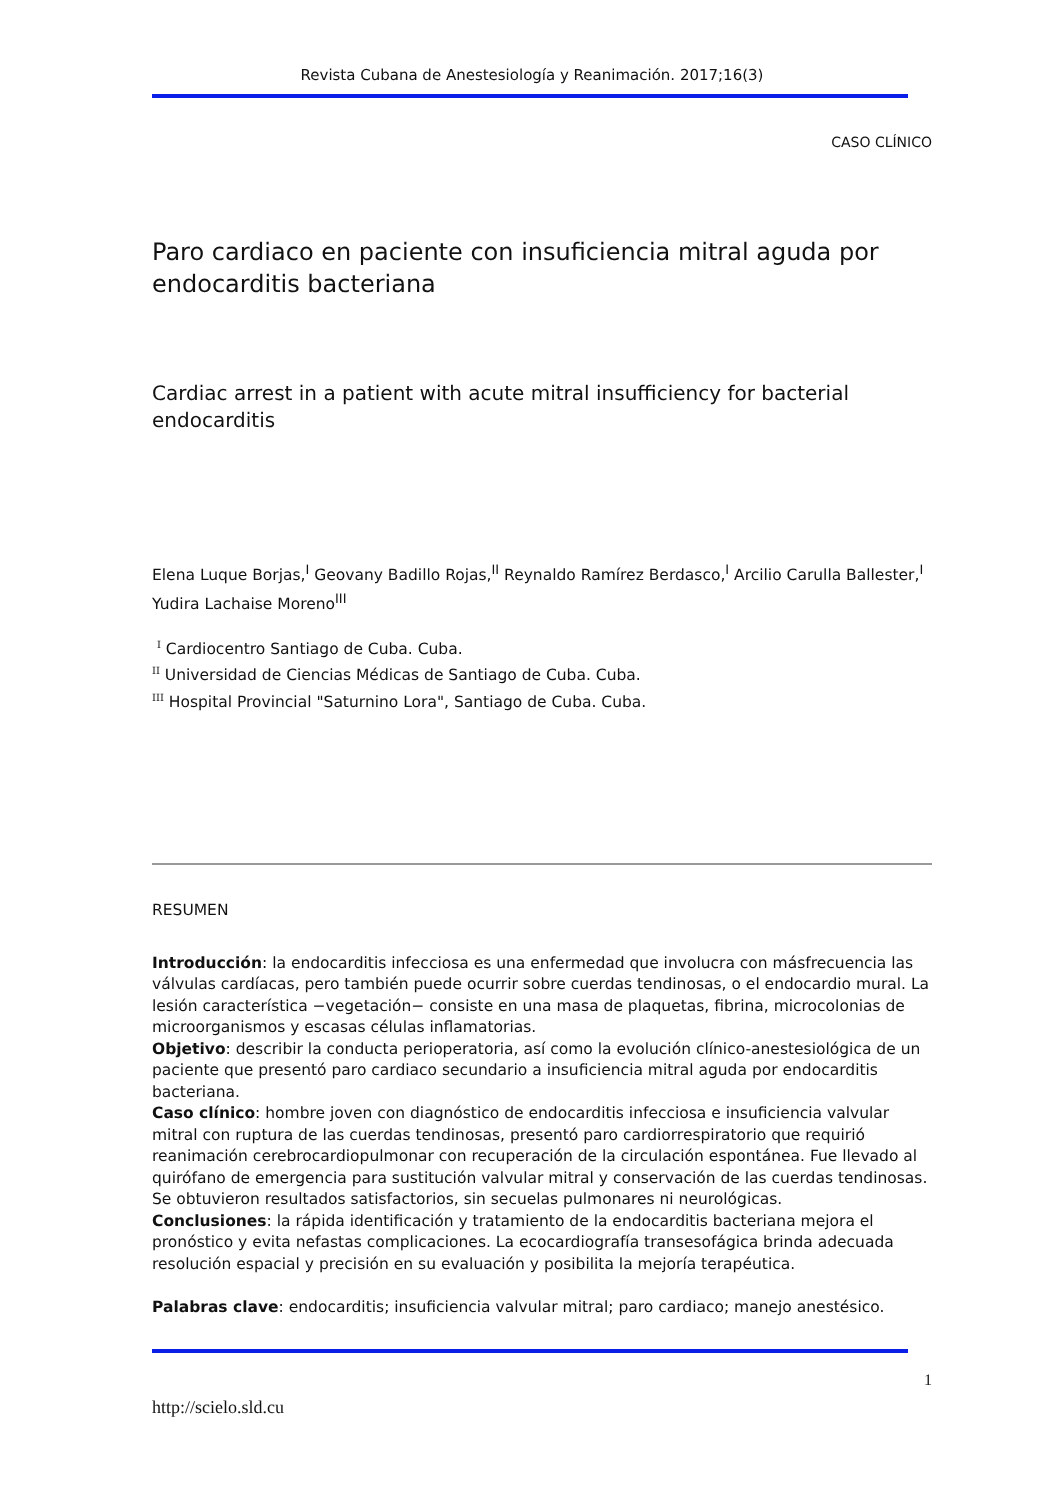Revista Cubana de Anestesiología y Reanimación. 2017;16(3)
CASO CLÍNICO
Paro cardiaco en paciente con insuficiencia mitral aguda por endocarditis bacteriana
Cardiac arrest in a patient with acute mitral insufficiency for bacterial endocarditis
Elena Luque Borjas,<sup>I</sup> Geovany Badillo Rojas,<sup>II</sup> Reynaldo Ramírez Berdasco,<sup>I</sup> Arcilio Carulla Ballester,<sup>I</sup> Yudira Lachaise Moreno<sup>III</sup>
<sup>I</sup> Cardiocentro Santiago de Cuba. Cuba.
<sup>II</sup> Universidad de Ciencias Médicas de Santiago de Cuba. Cuba.
<sup>III</sup> Hospital Provincial "Saturnino Lora", Santiago de Cuba. Cuba.
RESUMEN
Introducción: la endocarditis infecciosa es una enfermedad que involucra con másfrecuencia las válvulas cardíacas, pero también puede ocurrir sobre cuerdas tendinosas, o el endocardio mural. La lesión característica −vegetación− consiste en una masa de plaquetas, fibrina, microcolonias de microorganismos y escasas células inflamatorias.
Objetivo: describir la conducta perioperatoria, así como la evolución clínico-anestesiológica de un paciente que presentó paro cardiaco secundario a insuficiencia mitral aguda por endocarditis bacteriana.
Caso clínico: hombre joven con diagnóstico de endocarditis infecciosa e insuficiencia valvular mitral con ruptura de las cuerdas tendinosas, presentó paro cardiorrespiratorio que requirió reanimación cerebrocardiopulmonar con recuperación de la circulación espontánea. Fue llevado al quirófano de emergencia para sustitución valvular mitral y conservación de las cuerdas tendinosas. Se obtuvieron resultados satisfactorios, sin secuelas pulmonares ni neurológicas.
Conclusiones: la rápida identificación y tratamiento de la endocarditis bacteriana mejora el pronóstico y evita nefastas complicaciones. La ecocardiografía transesofágica brinda adecuada resolución espacial y precisión en su evaluación y posibilita la mejoría terapéutica.
Palabras clave: endocarditis; insuficiencia valvular mitral; paro cardiaco; manejo anestésico.
1
http://scielo.sld.cu